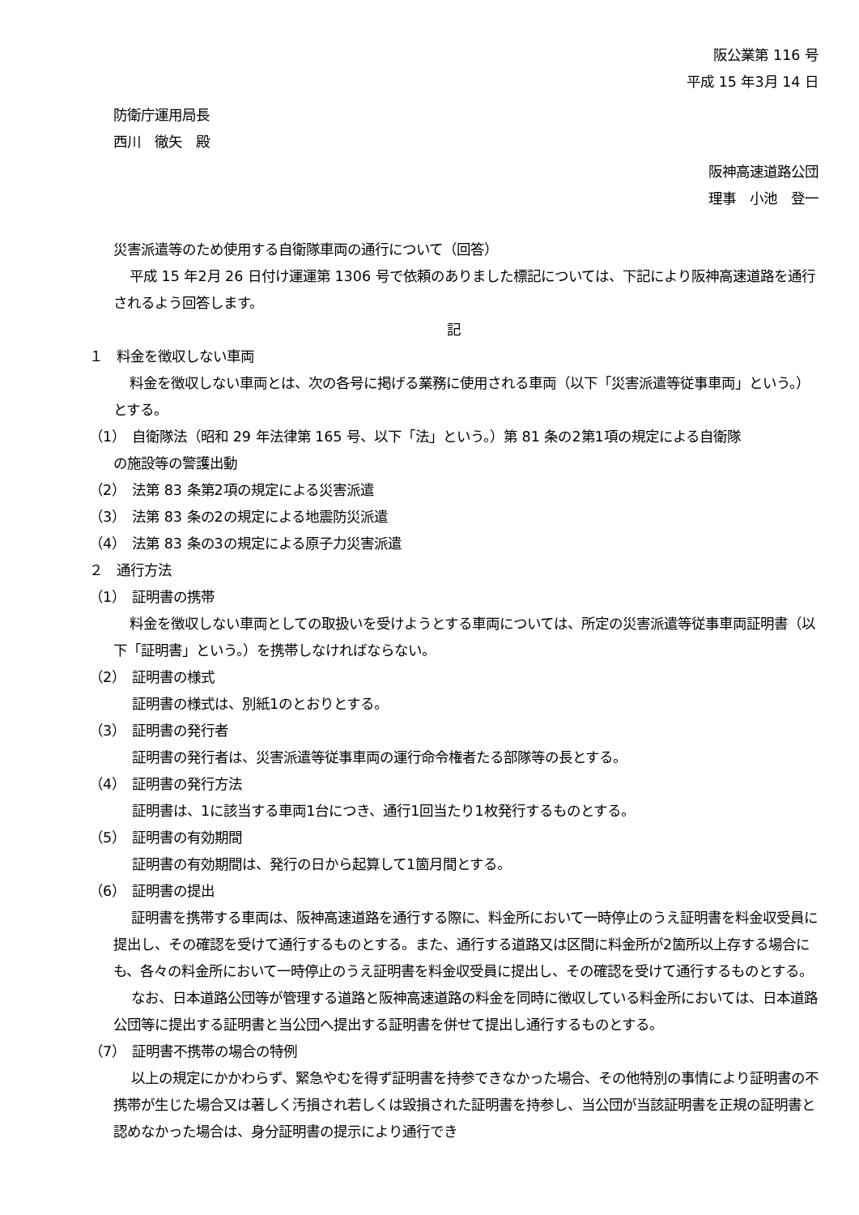阪公業第 116 号
平成 15 年3月 14 日
防衛庁運用局長
西川　徹矢　殿
阪神高速道路公団
理事　小池　登一
災害派遣等のため使用する自衛隊車両の通行について（回答）
平成 15 年2月 26 日付け運運第 1306 号で依頼のありました標記については、下記により阪神高速道路を通行されるよう回答します。
記
１　料金を徴収しない車両
料金を徴収しない車両とは、次の各号に掲げる業務に使用される車両（以下「災害派遣等従事車両」という。）とする。
（1）　自衛隊法（昭和 29 年法律第 165 号、以下「法」という。）第 81 条の2第1項の規定による自衛隊
の施設等の警護出動
（2）　法第 83 条第2項の規定による災害派遣
（3）　法第 83 条の2の規定による地震防災派遣
（4）　法第 83 条の3の規定による原子力災害派遣
２　通行方法
（1）　証明書の携帯
料金を徴収しない車両としての取扱いを受けようとする車両については、所定の災害派遣等従事車両証明書（以下「証明書」という。）を携帯しなければならない。
（2）　証明書の様式
証明書の様式は、別紙1のとおりとする。
（3）　証明書の発行者
証明書の発行者は、災害派遣等従事車両の運行命令権者たる部隊等の長とする。
（4）　証明書の発行方法
証明書は、1に該当する車両1台につき、通行1回当たり1枚発行するものとする。
（5）　証明書の有効期間
証明書の有効期間は、発行の日から起算して1箇月間とする。
（6）　証明書の提出
証明書を携帯する車両は、阪神高速道路を通行する際に、料金所において一時停止のうえ証明書を料金収受員に提出し、その確認を受けて通行するものとする。また、通行する道路又は区間に料金所が2箇所以上存する場合にも、各々の料金所において一時停止のうえ証明書を料金収受員に提出し、その確認を受けて通行するものとする。
なお、日本道路公団等が管理する道路と阪神高速道路の料金を同時に徴収している料金所においては、日本道路公団等に提出する証明書と当公団へ提出する証明書を併せて提出し通行するものとする。
（7）　証明書不携帯の場合の特例
以上の規定にかかわらず、緊急やむを得ず証明書を持参できなかった場合、その他特別の事情により証明書の不携帯が生じた場合又は著しく汚損され若しくは毀損された証明書を持参し、当公団が当該証明書を正規の証明書と認めなかった場合は、身分証明書の提示により通行でき